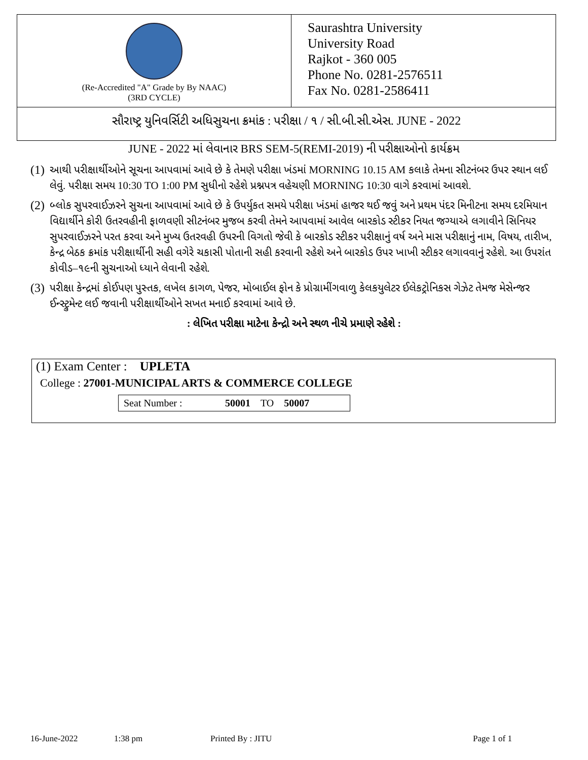(Re-Accredited "A" Grade by By NAAC)
(3RD CYCLE)
Saurashtra University
University Road
Rajkot - 360 005
Phone No. 0281-2576511
Fax No. 0281-2586411
સૌરાષ્ટ્ર યુનિવર્સિટી અધિસુચના ક્રમાંક : પરીક્ષા / ૧ / સી.બી.સી.એસ. JUNE - 2022
JUNE - 2022 માં લેવાનાર BRS SEM-5(REMI-2019) ની પરીક્ષાઓનો કાર્યક્રમ
(1) આથી પરીક્ષાર્થીઓને સૂચના આપવામાં આવે છે કે તેમણે પરીક્ષા ખંડમાં MORNING 10.15 AM કલાકે તેમના સીટનંબર ઉપર સ્થાન લઈ લેવું. પરીક્ષા સમય 10:30 TO 1:00 PM સુધીનો રહેશે પ્રશ્નપત્ર વહેચણી MORNING 10:30 વાગે કરવામાં આવશે.
(2) બ્લોક સુપરવાઈઝરને સુચના આપવામાં આવે છે કે ઉપર્યુકત સમયે પરીક્ષા ખંડમાં હાજર થઈ જવું અને પ્રથમ પંદર મિનીટના સમય દરમિયાન વિદ્યાર્થીને કોરી ઉતરવહીની ફાળવણી સીટનંબર મુજબ કરવી તેમને આપવામાં આવેલ બારકોડ સ્ટીકર નિયત જગ્યાએ લગાવીને સિનિયર સુપરવાઈઝરને પરત કરવા અને મુખ્ય ઉતરવહી ઉપરની વિગતો જેવી કે બારકોડ સ્ટીકર પરીક્ષાનું વર્ષ અને માસ પરીક્ષાનું નામ, વિષય, તારીખ, કેન્દ્ર બેઠક ક્રમાંક પરીક્ષાર્થીની સહી વગેરે ચકાસી પોતાની સહી કરવાની રહેશે અને બારકોડ ઉપર ખાખી સ્ટીકર લગાવવાનું રહેશે. આ ઉપરાંત કોવીડ–૧૯ની સુચનાઓ ધ્યાને લેવાની રહેશે.
(3) પરીક્ષા કેન્દ્રમાં કોઈપણ પુસ્તક, લખેલ કાગળ, પેજર, મોબાઈલ ફોન કે પ્રોગ્રામીંગવાળુ કેલકયુલેટર ઈલેકટ્રોનિકસ ગેઝેટ તેમજ મેસેન્જર ઈન્સ્ટ્રુમેન્ટ લઈ જવાની પરીક્ષાર્થીઓને સખત મનાઈ કરવામાં આવે છે.
: લેખિત પરીક્ષા માટેના કેન્દ્રો અને સ્થળ નીચે પ્રમાણે રહેશે :
(1) Exam Center : UPLETA
College : 27001-MUNICIPAL ARTS & COMMERCE COLLEGE
| Seat Number : | 50001 | TO | 50007 |
16-June-2022 1:38 pm Printed By : JITU Page 1 of 1